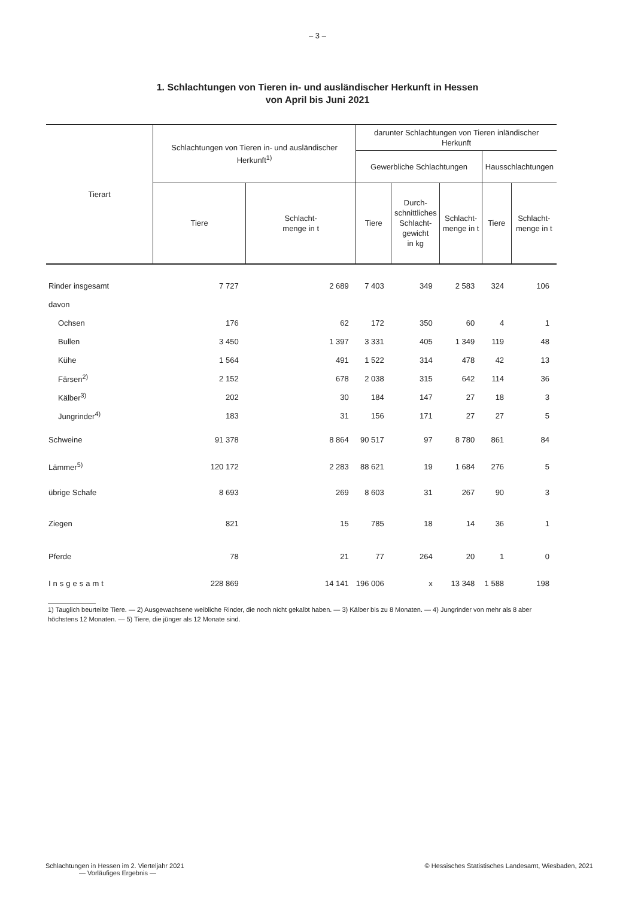– 3 –
1. Schlachtungen von Tieren in- und ausländischer Herkunft in Hessen
von April bis Juni 2021
| Tierart | Schlachtungen von Tieren in- und ausländischer Herkunft<sup>1)</sup> | | darunter Schlachtungen von Tieren inländischer Herkunft | | | | |
| --- | --- | --- | --- | --- | --- | --- | --- |
| | | | Gewerbliche Schlachtungen | | | Hausschlachtungen | |
| | Tiere | Schlacht- menge in t | Tiere | Durch- schnittliches Schlacht- gewicht in kg | Schlacht- menge in t | Tiere | Schlacht- menge in t |
| Rinder insgesamt | 7 727 | 2 689 | 7 403 | 349 | 2 583 | 324 | 106 |
| davon | | | | | | | |
| Ochsen | 176 | 62 | 172 | 350 | 60 | 4 | 1 |
| Bullen | 3 450 | 1 397 | 3 331 | 405 | 1 349 | 119 | 48 |
| Kühe | 1 564 | 491 | 1 522 | 314 | 478 | 42 | 13 |
| Färsen<sup>2)</sup> | 2 152 | 678 | 2 038 | 315 | 642 | 114 | 36 |
| Kälber<sup>3)</sup> | 202 | 30 | 184 | 147 | 27 | 18 | 3 |
| Jungrinder<sup>4)</sup> | 183 | 31 | 156 | 171 | 27 | 27 | 5 |
| Schweine | 91 378 | 8 864 | 90 517 | 97 | 8 780 | 861 | 84 |
| Lämmer<sup>5)</sup> | 120 172 | 2 283 | 88 621 | 19 | 1 684 | 276 | 5 |
| übrige Schafe | 8 693 | 269 | 8 603 | 31 | 267 | 90 | 3 |
| Ziegen | 821 | 15 | 785 | 18 | 14 | 36 | 1 |
| Pferde | 78 | 21 | 77 | 264 | 20 | 1 | 0 |
| Insgesamt | 228 869 | 14 141 | 196 006 | x | 13 348 | 1 588 | 198 |
1) Tauglich beurteilte Tiere. — 2) Ausgewachsene weibliche Rinder, die noch nicht gekalbt haben. — 3) Kälber bis zu 8 Monaten. — 4) Jungrinder von mehr als 8 aber höchstens 12 Monaten. — 5) Tiere, die jünger als 12 Monate sind.
Schlachtungen in Hessen im 2. Vierteljahr 2021
— Vorläufiges Ergebnis —
© Hessisches Statistisches Landesamt, Wiesbaden, 2021